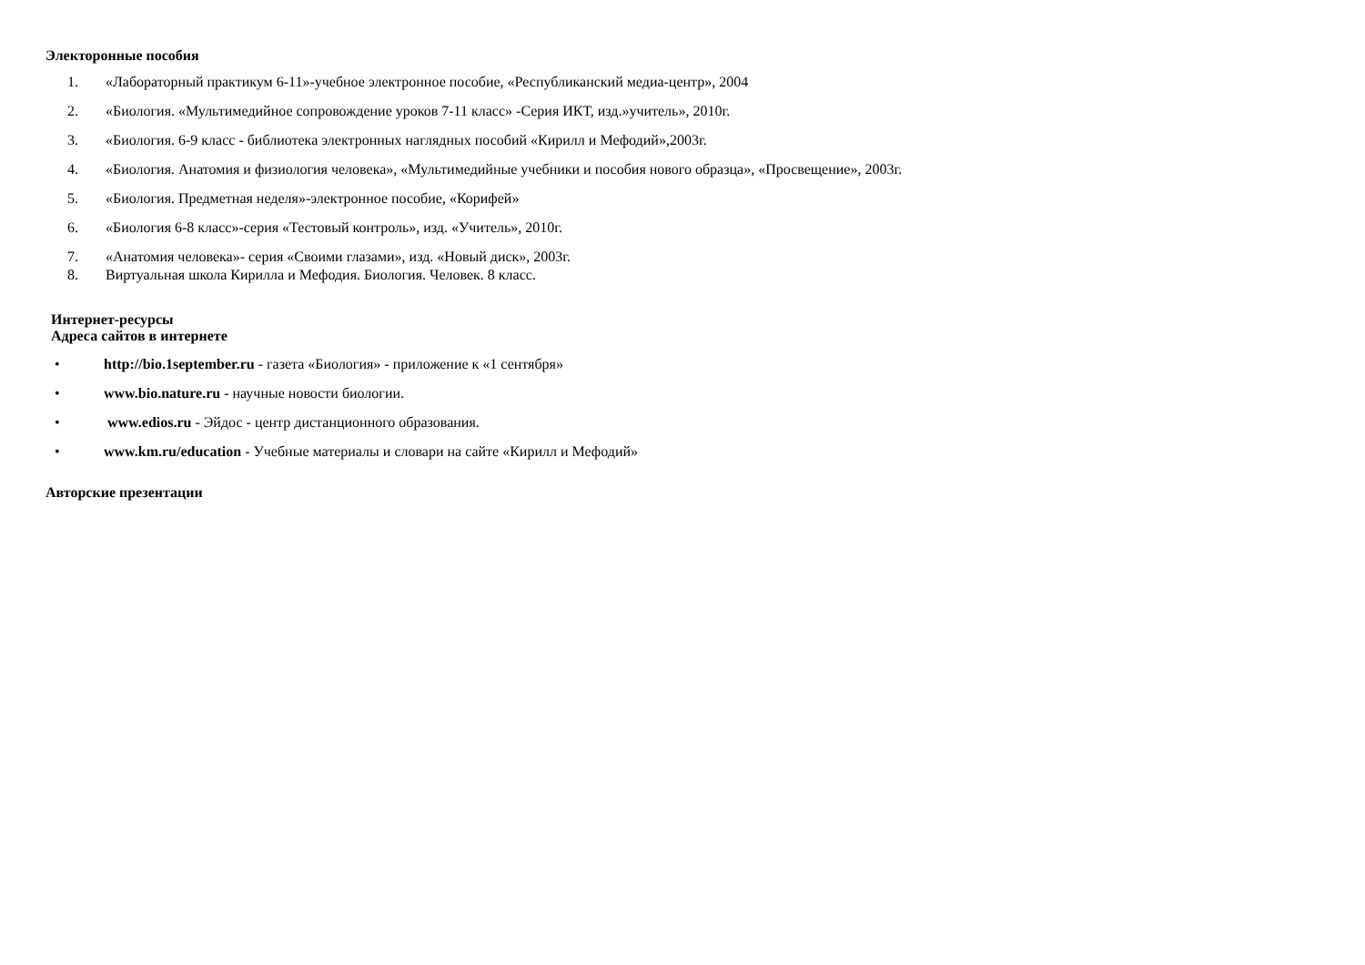Электоронные пособия
1. «Лабораторный практикум 6-11»-учебное электронное пособие, «Республиканский медиа-центр», 2004
2. «Биология. «Мультимедийное сопровождение уроков 7-11 класс» -Серия ИКТ, изд.»учитель», 2010г.
3. «Биология. 6-9 класс - библиотека электронных наглядных пособий «Кирилл и Мефодий»,2003г.
4. «Биология. Анатомия и физиология человека», «Мультимедийные учебники и пособия нового образца», «Просвещение», 2003г.
5. «Биология. Предметная неделя»-электронное пособие, «Корифей»
6. «Биология 6-8 класс»-серия «Тестовый контроль», изд. «Учитель», 2010г.
7. «Анатомия человека»- серия «Своими глазами», изд. «Новый диск», 2003г.
8. Виртуальная школа Кирилла и Мефодия. Биология. Человек. 8 класс.
Интернет-ресурсы
Адреса сайтов в интернете
• http://bio.1september.ru - газета «Биология» - приложение к «1 сентября»
• www.bio.nature.ru - научные новости биологии.
• www.edios.ru - Эйдос - центр дистанционного образования.
• www.km.ru/education - Учебные материалы и словари на сайте «Кирилл и Мефодий»
Авторские презентации